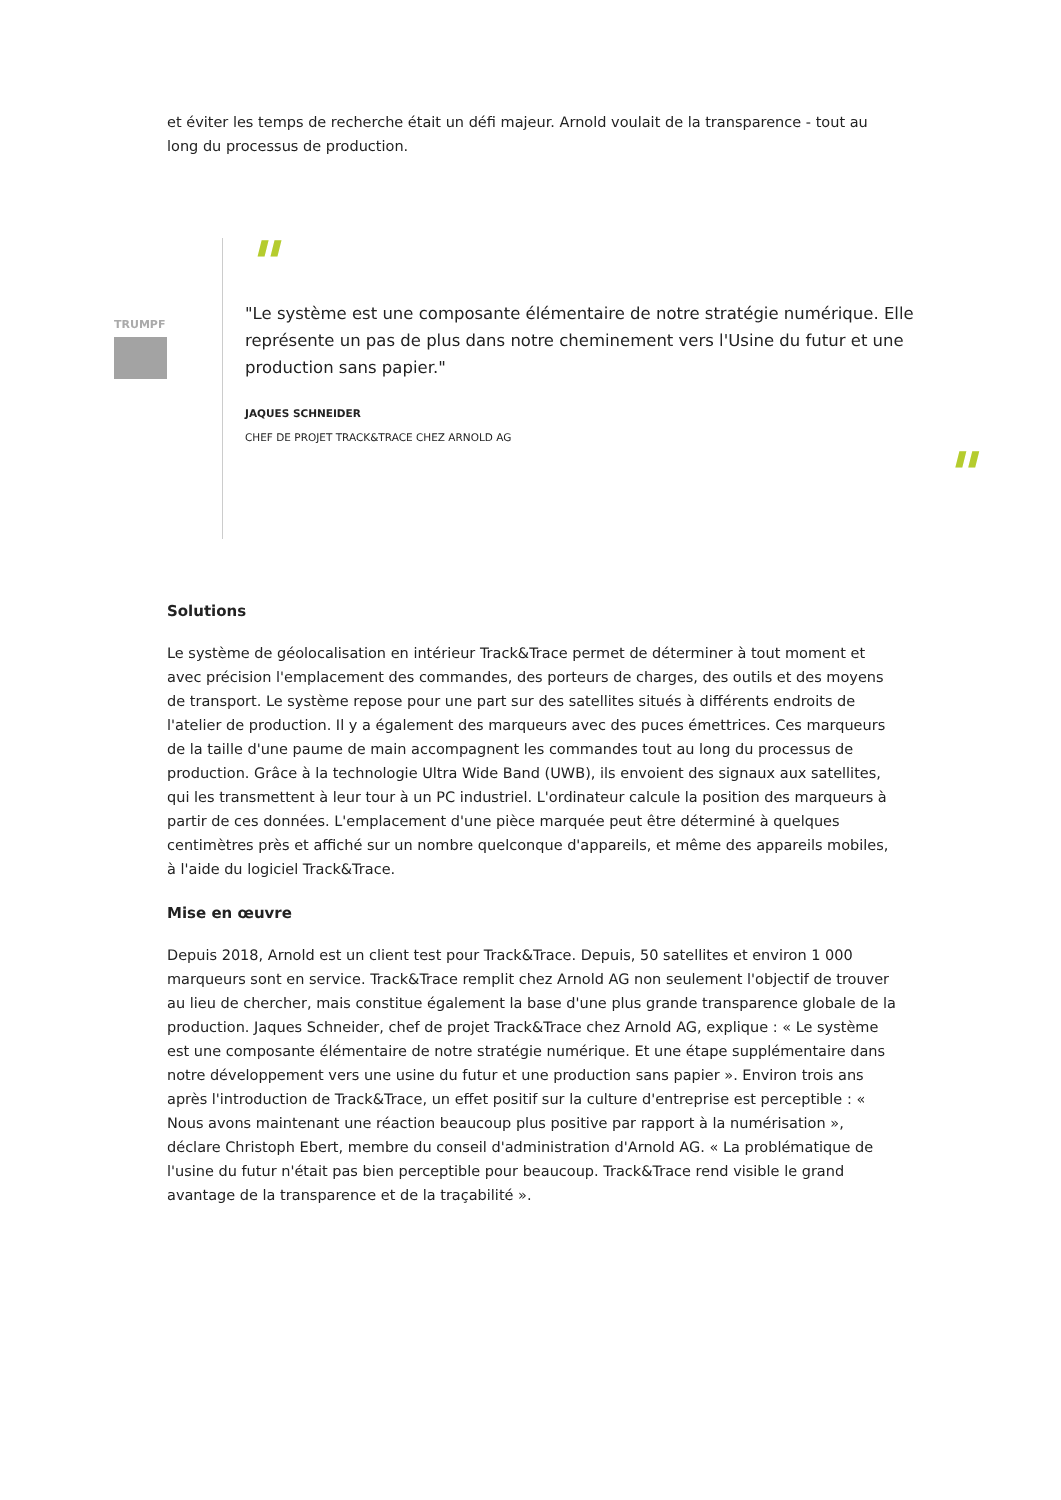et éviter les temps de recherche était un défi majeur. Arnold voulait de la transparence - tout au long du processus de production.
TRUMPF
"
"Le système est une composante élémentaire de notre stratégie numérique. Elle représente un pas de plus dans notre cheminement vers l'Usine du futur et une production sans papier."
JAQUES SCHNEIDER
CHEF DE PROJET TRACK&TRACE CHEZ ARNOLD AG
"
Solutions
Le système de géolocalisation en intérieur Track&Trace permet de déterminer à tout moment et avec précision l'emplacement des commandes, des porteurs de charges, des outils et des moyens de transport. Le système repose pour une part sur des satellites situés à différents endroits de l'atelier de production. Il y a également des marqueurs avec des puces émettrices. Ces marqueurs de la taille d'une paume de main accompagnent les commandes tout au long du processus de production. Grâce à la technologie Ultra Wide Band (UWB), ils envoient des signaux aux satellites, qui les transmettent à leur tour à un PC industriel. L'ordinateur calcule la position des marqueurs à partir de ces données. L'emplacement d'une pièce marquée peut être déterminé à quelques centimètres près et affiché sur un nombre quelconque d'appareils, et même des appareils mobiles, à l'aide du logiciel Track&Trace.
Mise en œuvre
Depuis 2018, Arnold est un client test pour Track&Trace. Depuis, 50 satellites et environ 1 000 marqueurs sont en service. Track&Trace remplit chez Arnold AG non seulement l'objectif de trouver au lieu de chercher, mais constitue également la base d'une plus grande transparence globale de la production. Jaques Schneider, chef de projet Track&Trace chez Arnold AG, explique : « Le système est une composante élémentaire de notre stratégie numérique. Et une étape supplémentaire dans notre développement vers une usine du futur et une production sans papier ». Environ trois ans après l'introduction de Track&Trace, un effet positif sur la culture d'entreprise est perceptible : « Nous avons maintenant une réaction beaucoup plus positive par rapport à la numérisation », déclare Christoph Ebert, membre du conseil d'administration d'Arnold AG. « La problématique de l'usine du futur n'était pas bien perceptible pour beaucoup. Track&Trace rend visible le grand avantage de la transparence et de la traçabilité ».